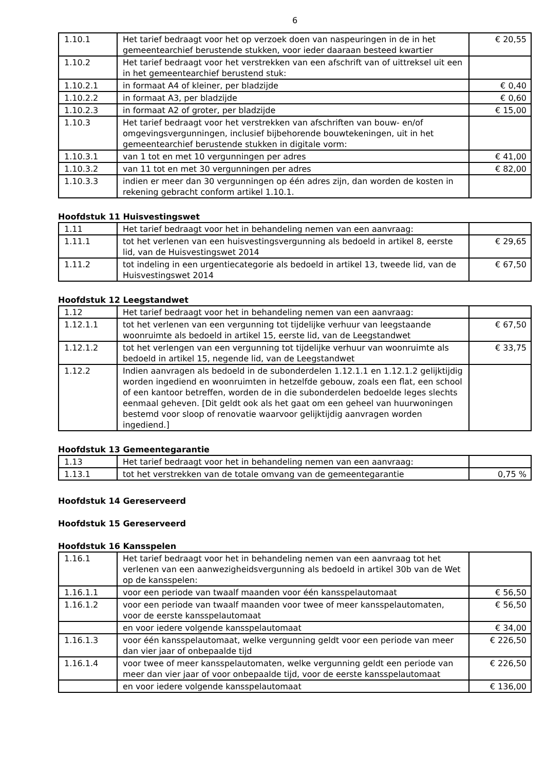6
| 1.10.1 | Het tarief bedraagt voor het op verzoek doen van naspeuringen in de in het gemeentearchief berustende stukken, voor ieder daaraan besteed kwartier | € 20,55 |
| 1.10.2 | Het tarief bedraagt voor het verstrekken van een afschrift van of uittreksel uit een in het gemeentearchief berustend stuk: | |
| 1.10.2.1 | in formaat A4 of kleiner, per bladzijde | € 0,40 |
| 1.10.2.2 | in formaat A3, per bladzijde | € 0,60 |
| 1.10.2.3 | in formaat A2 of groter, per bladzijde | € 15,00 |
| 1.10.3 | Het tarief bedraagt voor het verstrekken van afschriften van bouw- en/of omgevingsvergunningen, inclusief bijbehorende bouwtekeningen, uit in het gemeentearchief berustende stukken in digitale vorm: | |
| 1.10.3.1 | van 1 tot en met 10 vergunningen per adres | € 41,00 |
| 1.10.3.2 | van 11 tot en met 30 vergunningen per adres | € 82,00 |
| 1.10.3.3 | indien er meer dan 30 vergunningen op één adres zijn, dan worden de kosten in rekening gebracht conform artikel 1.10.1. | |
Hoofdstuk 11 Huisvestingswet
| 1.11 | Het tarief bedraagt voor het in behandeling nemen van een aanvraag: | |
| 1.11.1 | tot het verlenen van een huisvestingsvergunning als bedoeld in artikel 8, eerste lid, van de Huisvestingswet 2014 | € 29,65 |
| 1.11.2 | tot indeling in een urgentiecategorie als bedoeld in artikel 13, tweede lid, van de Huisvestingswet 2014 | € 67,50 |
Hoofdstuk 12 Leegstandwet
| 1.12 | Het tarief bedraagt voor het in behandeling nemen van een aanvraag: | |
| 1.12.1.1 | tot het verlenen van een vergunning tot tijdelijke verhuur van leegstaande woonruimte als bedoeld in artikel 15, eerste lid, van de Leegstandwet | € 67,50 |
| 1.12.1.2 | tot het verlengen van een vergunning tot tijdelijke verhuur van woonruimte als bedoeld in artikel 15, negende lid, van de Leegstandwet | € 33,75 |
| 1.12.2 | Indien aanvragen als bedoeld in de subonderdelen 1.12.1.1 en 1.12.1.2 gelijktijdig worden ingediend en woonruimten in hetzelfde gebouw, zoals een flat, een school of een kantoor betreffen, worden de in die subonderdelen bedoelde leges slechts eenmaal geheven. [Dit geldt ook als het gaat om een geheel van huurwoningen bestemd voor sloop of renovatie waarvoor gelijktijdig aanvragen worden ingediend.] | |
Hoofdstuk 13 Gemeentegarantie
| 1.13 | Het tarief bedraagt voor het in behandeling nemen van een aanvraag: | |
| 1.13.1 | tot het verstrekken van de totale omvang van de gemeentegarantie | 0,75 % |
Hoofdstuk 14 Gereserveerd
Hoofdstuk 15 Gereserveerd
Hoofdstuk 16 Kansspelen
| 1.16.1 | Het tarief bedraagt voor het in behandeling nemen van een aanvraag tot het verlenen van een aanwezigheidsvergunning als bedoeld in artikel 30b van de Wet op de kansspelen: | |
| 1.16.1.1 | voor een periode van twaalf maanden voor één kansspelautomaat | € 56,50 |
| 1.16.1.2 | voor een periode van twaalf maanden voor twee of meer kansspelautomaten, voor de eerste kansspelautomaat | € 56,50 |
| | en voor iedere volgende kansspelautomaat | € 34,00 |
| 1.16.1.3 | voor één kansspelautomaat, welke vergunning geldt voor een periode van meer dan vier jaar of onbepaalde tijd | € 226,50 |
| 1.16.1.4 | voor twee of meer kansspelautomaten, welke vergunning geldt een periode van meer dan vier jaar of voor onbepaalde tijd, voor de eerste kansspelautomaat | € 226,50 |
| | en voor iedere volgende kansspelautomaat | € 136,00 |